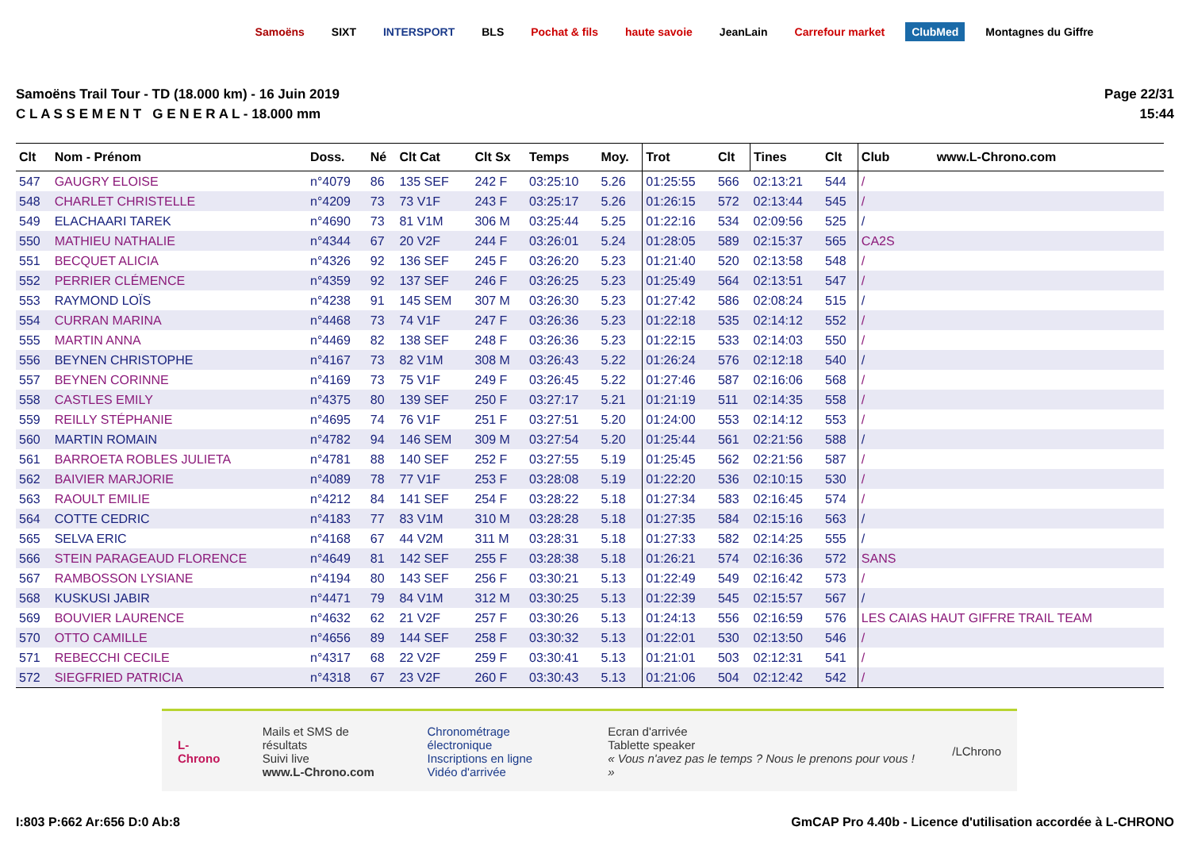Samoëns SIXT INTERSPORT BLS Pochat & fils haute savoie JeanLain Carrefour market ClubMed Montagnes du Giffre
Samoëns Trail Tour - TD (18.000 km) - 16 Juin 2019
C L A S S E M E N T G E N E R A L - 18.000 mm
Page 22/31
15:44
| Clt | Nom - Prénom | Doss. | Né | Clt Cat | Clt Sx | Temps | Moy. | Trot | Clt | Tines | Clt | Club | www.L-Chrono.com |
| --- | --- | --- | --- | --- | --- | --- | --- | --- | --- | --- | --- | --- | --- |
| 547 | GAUGRY ELOISE | n°4079 | 86 | 135 SEF | 242 F | 03:25:10 | 5.26 | 01:25:55 | 566 | 02:13:21 | 544 | / | |
| 548 | CHARLET CHRISTELLE | n°4209 | 73 | 73 V1F | 243 F | 03:25:17 | 5.26 | 01:26:15 | 572 | 02:13:44 | 545 | / | |
| 549 | ELACHAARI TAREK | n°4690 | 73 | 81 V1M | 306 M | 03:25:44 | 5.25 | 01:22:16 | 534 | 02:09:56 | 525 | / | |
| 550 | MATHIEU NATHALIE | n°4344 | 67 | 20 V2F | 244 F | 03:26:01 | 5.24 | 01:28:05 | 589 | 02:15:37 | 565 | CA2S | |
| 551 | BECQUET ALICIA | n°4326 | 92 | 136 SEF | 245 F | 03:26:20 | 5.23 | 01:21:40 | 520 | 02:13:58 | 548 | / | |
| 552 | PERRIER CLÉMENCE | n°4359 | 92 | 137 SEF | 246 F | 03:26:25 | 5.23 | 01:25:49 | 564 | 02:13:51 | 547 | / | |
| 553 | RAYMOND LOÏS | n°4238 | 91 | 145 SEM | 307 M | 03:26:30 | 5.23 | 01:27:42 | 586 | 02:08:24 | 515 | / | |
| 554 | CURRAN MARINA | n°4468 | 73 | 74 V1F | 247 F | 03:26:36 | 5.23 | 01:22:18 | 535 | 02:14:12 | 552 | / | |
| 555 | MARTIN ANNA | n°4469 | 82 | 138 SEF | 248 F | 03:26:36 | 5.23 | 01:22:15 | 533 | 02:14:03 | 550 | / | |
| 556 | BEYNEN CHRISTOPHE | n°4167 | 73 | 82 V1M | 308 M | 03:26:43 | 5.22 | 01:26:24 | 576 | 02:12:18 | 540 | / | |
| 557 | BEYNEN CORINNE | n°4169 | 73 | 75 V1F | 249 F | 03:26:45 | 5.22 | 01:27:46 | 587 | 02:16:06 | 568 | / | |
| 558 | CASTLES EMILY | n°4375 | 80 | 139 SEF | 250 F | 03:27:17 | 5.21 | 01:21:19 | 511 | 02:14:35 | 558 | / | |
| 559 | REILLY STÉPHANIE | n°4695 | 74 | 76 V1F | 251 F | 03:27:51 | 5.20 | 01:24:00 | 553 | 02:14:12 | 553 | / | |
| 560 | MARTIN ROMAIN | n°4782 | 94 | 146 SEM | 309 M | 03:27:54 | 5.20 | 01:25:44 | 561 | 02:21:56 | 588 | / | |
| 561 | BARROETA ROBLES JULIETA | n°4781 | 88 | 140 SEF | 252 F | 03:27:55 | 5.19 | 01:25:45 | 562 | 02:21:56 | 587 | / | |
| 562 | BAIVIER MARJORIE | n°4089 | 78 | 77 V1F | 253 F | 03:28:08 | 5.19 | 01:22:20 | 536 | 02:10:15 | 530 | / | |
| 563 | RAOULT EMILIE | n°4212 | 84 | 141 SEF | 254 F | 03:28:22 | 5.18 | 01:27:34 | 583 | 02:16:45 | 574 | / | |
| 564 | COTTE CEDRIC | n°4183 | 77 | 83 V1M | 310 M | 03:28:28 | 5.18 | 01:27:35 | 584 | 02:15:16 | 563 | / | |
| 565 | SELVA ERIC | n°4168 | 67 | 44 V2M | 311 M | 03:28:31 | 5.18 | 01:27:33 | 582 | 02:14:25 | 555 | / | |
| 566 | STEIN PARAGEAUD FLORENCE | n°4649 | 81 | 142 SEF | 255 F | 03:28:38 | 5.18 | 01:26:21 | 574 | 02:16:36 | 572 | SANS | |
| 567 | RAMBOSSON LYSIANE | n°4194 | 80 | 143 SEF | 256 F | 03:30:21 | 5.13 | 01:22:49 | 549 | 02:16:42 | 573 | / | |
| 568 | KUSKUSI JABIR | n°4471 | 79 | 84 V1M | 312 M | 03:30:25 | 5.13 | 01:22:39 | 545 | 02:15:57 | 567 | / | |
| 569 | BOUVIER LAURENCE | n°4632 | 62 | 21 V2F | 257 F | 03:30:26 | 5.13 | 01:24:13 | 556 | 02:16:59 | 576 | LES CAIAS HAUT GIFFRE TRAIL TEAM | |
| 570 | OTTO CAMILLE | n°4656 | 89 | 144 SEF | 258 F | 03:30:32 | 5.13 | 01:22:01 | 530 | 02:13:50 | 546 | / | |
| 571 | REBECCHI CECILE | n°4317 | 68 | 22 V2F | 259 F | 03:30:41 | 5.13 | 01:21:01 | 503 | 02:12:31 | 541 | / | |
| 572 | SIEGFRIED PATRICIA | n°4318 | 67 | 23 V2F | 260 F | 03:30:43 | 5.13 | 01:21:06 | 504 | 02:12:42 | 542 | / | |
L-Chrono
Mails et SMS de résultats
Suivi live
www.L-Chrono.com
Chronométrage électronique
Inscriptions en ligne
Vidéo d'arrivée
Ecran d'arrivée
Tablette speaker
« Vous n'avez pas le temps ? Nous le prenons pour vous ! »
/LChrono
I:803 P:662 Ar:656 D:0 Ab:8 GmCAP Pro 4.40b - Licence d'utilisation accordée à L-CHRONO